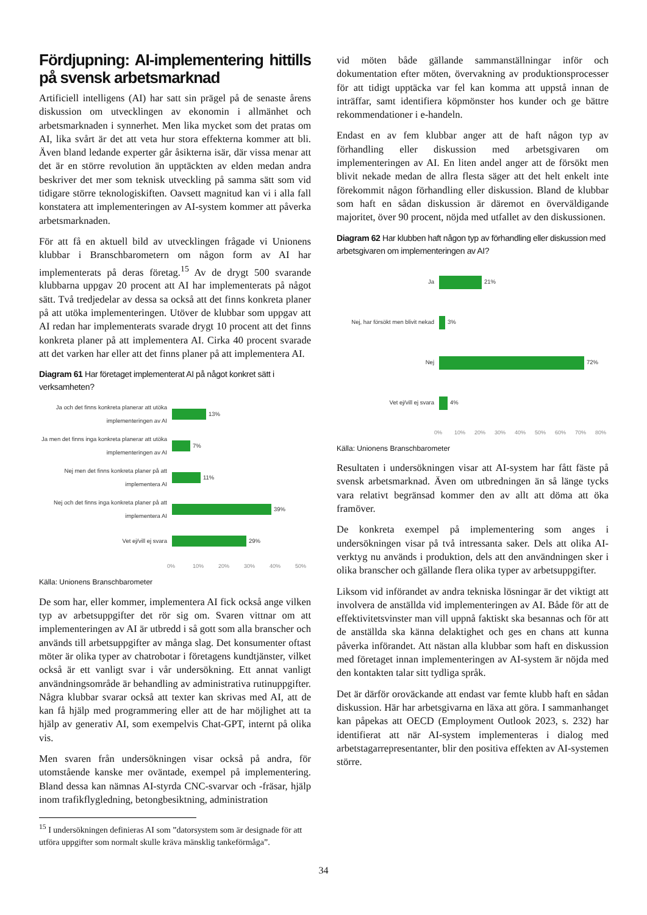Fördjupning: AI-implementering hittills på svensk arbetsmarknad
Artificiell intelligens (AI) har satt sin prägel på de senaste årens diskussion om utvecklingen av ekonomin i allmänhet och arbetsmarknaden i synnerhet. Men lika mycket som det pratas om AI, lika svårt är det att veta hur stora effekterna kommer att bli. Även bland ledande experter går åsikterna isär, där vissa menar att det är en större revolution än upptäckten av elden medan andra beskriver det mer som teknisk utveckling på samma sätt som vid tidigare större teknologiskiften. Oavsett magnitud kan vi i alla fall konstatera att implementeringen av AI-system kommer att påverka arbetsmarknaden.
För att få en aktuell bild av utvecklingen frågade vi Unionens klubbar i Branschbarometern om någon form av AI har implementerats på deras företag.<sup>15</sup> Av de drygt 500 svarande klubbarna uppgav 20 procent att AI har implementerats på något sätt. Två tredjedelar av dessa sa också att det finns konkreta planer på att utöka implementeringen. Utöver de klubbar som uppgav att AI redan har implementerats svarade drygt 10 procent att det finns konkreta planer på att implementera AI. Cirka 40 procent svarade att det varken har eller att det finns planer på att implementera AI.
Diagram 61 Har företaget implementerat AI på något konkret sätt i verksamheten?
Ja och det finns konkreta planerar att utöka implementeringen av AI
13%
Ja men det finns inga konkreta planerar att utöka implementeringen av AI
7%
Nej men det finns konkreta planer på att implementera AI
11%
Nej och det finns inga konkreta planer på att implementera AI
39%
Vet ej/vill ej svara 29%
0% 10% 20% 30% 40% 50%
Källa: Unionens Branschbarometer
De som har, eller kommer, implementera AI fick också ange vilken typ av arbetsuppgifter det rör sig om. Svaren vittnar om att implementeringen av AI är utbredd i så gott som alla branscher och används till arbetsuppgifter av många slag. Det konsumenter oftast möter är olika typer av chatrobotar i företagens kundtjänster, vilket också är ett vanligt svar i vår undersökning. Ett annat vanligt användningsområde är behandling av administrativa rutinuppgifter. Några klubbar svarar också att texter kan skrivas med AI, att de kan få hjälp med programmering eller att de har möjlighet att ta hjälp av generativ AI, som exempelvis Chat-GPT, internt på olika vis.
Men svaren från undersökningen visar också på andra, för utomstående kanske mer oväntade, exempel på implementering. Bland dessa kan nämnas AI-styrda CNC-svarvar och -fräsar, hjälp inom trafikflygledning, betongbesiktning, administration
vid möten både gällande sammanställningar inför och dokumentation efter möten, övervakning av produktionsprocesser för att tidigt upptäcka var fel kan komma att uppstå innan de inträffar, samt identifiera köpmönster hos kunder och ge bättre rekommendationer i e-handeln.
Endast en av fem klubbar anger att de haft någon typ av förhandling eller diskussion med arbetsgivaren om implementeringen av AI. En liten andel anger att de försökt men blivit nekade medan de allra flesta säger att det helt enkelt inte förekommit någon förhandling eller diskussion. Bland de klubbar som haft en sådan diskussion är däremot en överväldigande majoritet, över 90 procent, nöjda med utfallet av den diskussionen.
Diagram 62 Har klubben haft någon typ av förhandling eller diskussion med arbetsgivaren om implementeringen av AI?
Ja 21%
Nej, har försökt men blivit nekad
3%
Nej 72%
Vet ej/vill ej svara 4%
0% 10% 20% 30% 40% 50% 60% 70% 80%
Källa: Unionens Branschbarometer
Resultaten i undersökningen visar att AI-system har fått fäste på svensk arbetsmarknad. Även om utbredningen än så länge tycks vara relativt begränsad kommer den av allt att döma att öka framöver.
De konkreta exempel på implementering som anges i undersökningen visar på två intressanta saker. Dels att olika AI-verktyg nu används i produktion, dels att den användningen sker i olika branscher och gällande flera olika typer av arbetsuppgifter.
Liksom vid införandet av andra tekniska lösningar är det viktigt att involvera de anställda vid implementeringen av AI. Både för att de effektivitetsvinster man vill uppnå faktiskt ska besannas och för att de anställda ska känna delaktighet och ges en chans att kunna påverka införandet. Att nästan alla klubbar som haft en diskussion med företaget innan implementeringen av AI-system är nöjda med den kontakten talar sitt tydliga språk.
Det är därför oroväckande att endast var femte klubb haft en sådan diskussion. Här har arbetsgivarna en läxa att göra. I sammanhanget kan påpekas att OECD (Employment Outlook 2023, s. 232) har identifierat att när AI-system implementeras i dialog med arbetstagarrepresentanter, blir den positiva effekten av AI-systemen större.
<sup>15</sup> I undersökningen definieras AI som ”datorsystem som är designade för att utföra uppgifter som normalt skulle kräva mänsklig tankeförmåga”.
34